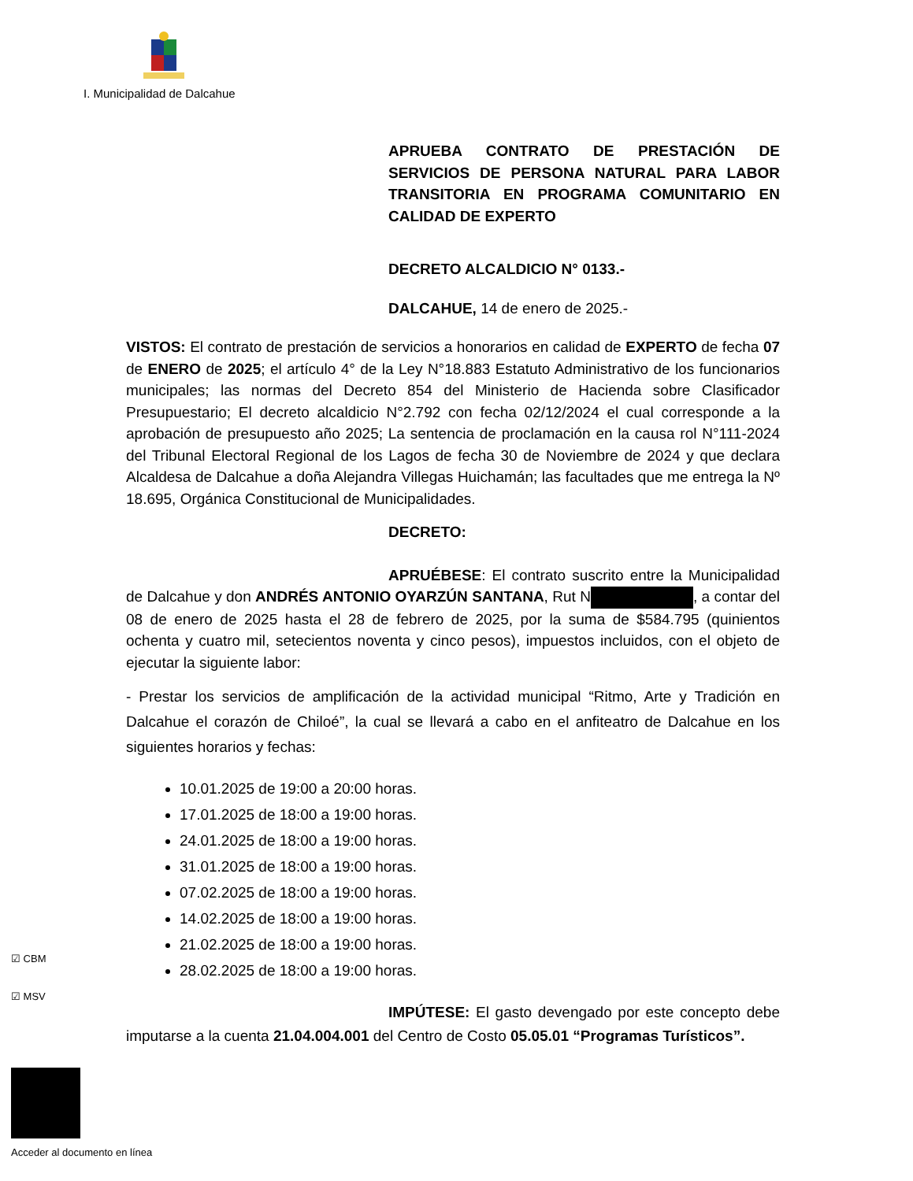I. Municipalidad de Dalcahue
APRUEBA CONTRATO DE PRESTACIÓN DE SERVICIOS DE PERSONA NATURAL PARA LABOR TRANSITORIA EN PROGRAMA COMUNITARIO EN CALIDAD DE EXPERTO
DECRETO ALCALDICIO N° 0133.-
DALCAHUE, 14 de enero de 2025.-
VISTOS: El contrato de prestación de servicios a honorarios en calidad de EXPERTO de fecha 07 de ENERO de 2025; el artículo 4° de la Ley N°18.883 Estatuto Administrativo de los funcionarios municipales; las normas del Decreto 854 del Ministerio de Hacienda sobre Clasificador Presupuestario; El decreto alcaldicio N°2.792 con fecha 02/12/2024 el cual corresponde a la aprobación de presupuesto año 2025; La sentencia de proclamación en la causa rol N°111-2024 del Tribunal Electoral Regional de los Lagos de fecha 30 de Noviembre de 2024 y que declara Alcaldesa de Dalcahue a doña Alejandra Villegas Huichamán; las facultades que me entrega la Nº 18.695, Orgánica Constitucional de Municipalidades.
DECRETO:
APRUÉBESE: El contrato suscrito entre la Municipalidad de Dalcahue y don ANDRÉS ANTONIO OYARZÚN SANTANA, Rut N , a contar del 08 de enero de 2025 hasta el 28 de febrero de 2025, por la suma de $584.795 (quinientos ochenta y cuatro mil, setecientos noventa y cinco pesos), impuestos incluidos, con el objeto de ejecutar la siguiente labor:
- Prestar los servicios de amplificación de la actividad municipal “Ritmo, Arte y Tradición en Dalcahue el corazón de Chiloé”, la cual se llevará a cabo en el anfiteatro de Dalcahue en los siguientes horarios y fechas:
10.01.2025 de 19:00 a 20:00 horas.
17.01.2025 de 18:00 a 19:00 horas.
24.01.2025 de 18:00 a 19:00 horas.
31.01.2025 de 18:00 a 19:00 horas.
07.02.2025 de 18:00 a 19:00 horas.
14.02.2025 de 18:00 a 19:00 horas.
21.02.2025 de 18:00 a 19:00 horas.
28.02.2025 de 18:00 a 19:00 horas.
IMPÚTESE: El gasto devengado por este concepto debe imputarse a la cuenta 21.04.004.001 del Centro de Costo 05.05.01 “Programas Turísticos”.
☑ CBM
☑ MSV
Acceder al documento en línea